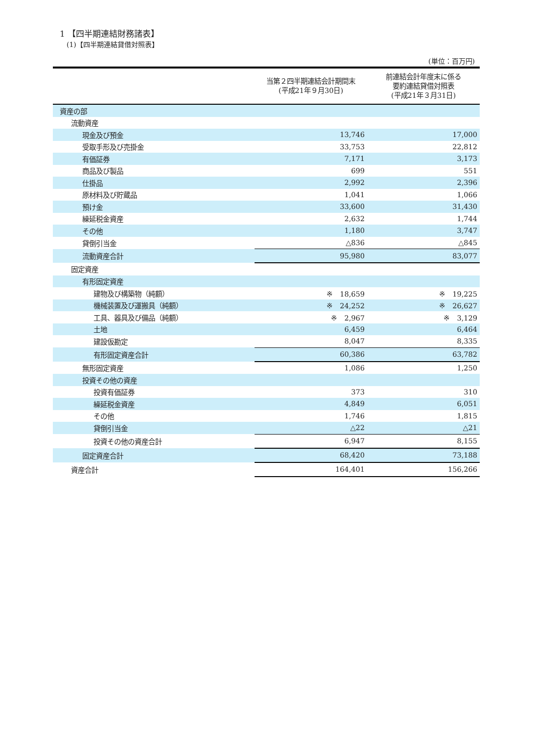1 【四半期連結財務諸表】
(1)【四半期連結貸借対照表】
(単位：百万円)
| | 当第２四半期連結会計期間末 (平成21年９月30日) | 前連結会計年度末に係る 要約連結貸借対照表 (平成21年３月31日) |
| --- | --- | --- |
| 資産の部 | | |
| 流動資産 | | |
| 現金及び預金 | 13,746 | 17,000 |
| 受取手形及び売掛金 | 33,753 | 22,812 |
| 有価証券 | 7,171 | 3,173 |
| 商品及び製品 | 699 | 551 |
| 仕掛品 | 2,992 | 2,396 |
| 原材料及び貯蔵品 | 1,041 | 1,066 |
| 預け金 | 33,600 | 31,430 |
| 繰延税金資産 | 2,632 | 1,744 |
| その他 | 1,180 | 3,747 |
| 貸倒引当金 | △836 | △845 |
| 流動資産合計 | 95,980 | 83,077 |
| 固定資産 | | |
| 有形固定資産 | | |
| 建物及び構築物（純額） | ※ 18,659 | ※ 19,225 |
| 機械装置及び運搬具（純額） | ※ 24,252 | ※ 26,627 |
| 工具、器具及び備品（純額） | ※ 2,967 | ※ 3,129 |
| 土地 | 6,459 | 6,464 |
| 建設仮勘定 | 8,047 | 8,335 |
| 有形固定資産合計 | 60,386 | 63,782 |
| 無形固定資産 | 1,086 | 1,250 |
| 投資その他の資産 | | |
| 投資有価証券 | 373 | 310 |
| 繰延税金資産 | 4,849 | 6,051 |
| その他 | 1,746 | 1,815 |
| 貸倒引当金 | △22 | △21 |
| 投資その他の資産合計 | 6,947 | 8,155 |
| 固定資産合計 | 68,420 | 73,188 |
| 資産合計 | 164,401 | 156,266 |